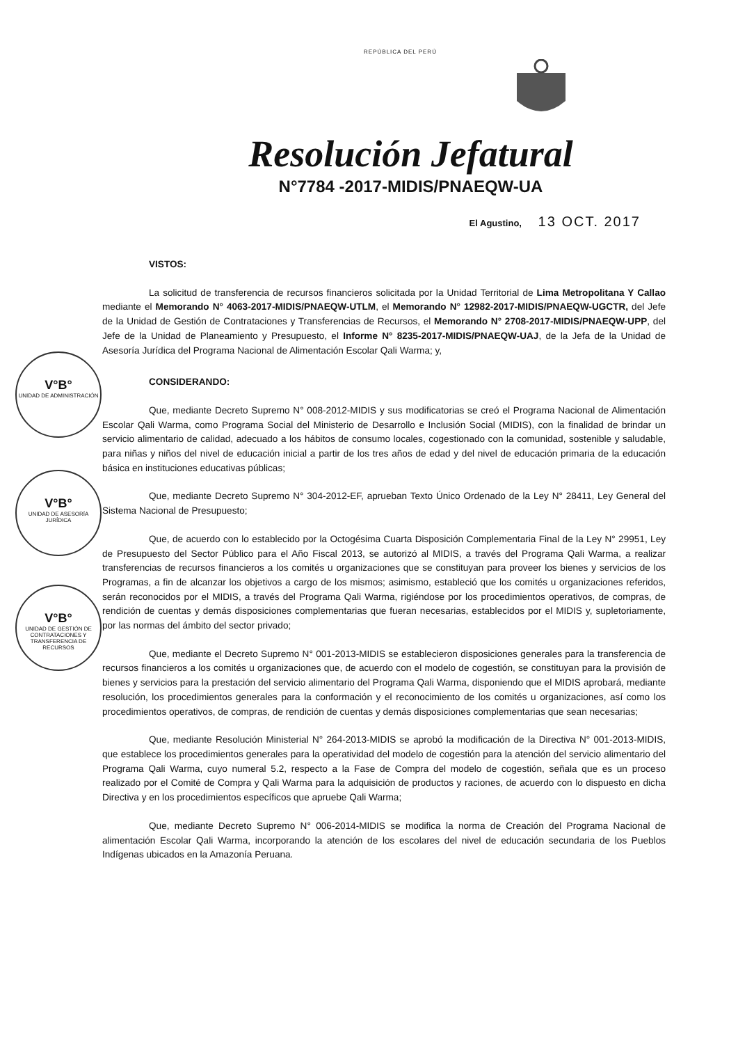V°B°
UNIDAD DE ADMINISTRACIÓN
V°B°
UNIDAD DE ASESORÍA JURÍDICA
V°B°
UNIDAD DE GESTIÓN DE CONTRATACIONES Y TRANSFERENCIA DE RECURSOS
REPÚBLICA DEL PERÚ
Resolución Jefatural
N°7784 -2017-MIDIS/PNAEQW-UA
El Agustino, 13 OCT. 2017
VISTOS:
La solicitud de transferencia de recursos financieros solicitada por la Unidad Territorial de Lima Metropolitana Y Callao mediante el Memorando N° 4063-2017-MIDIS/PNAEQW-UTLM, el Memorando N° 12982-2017-MIDIS/PNAEQW-UGCTR, del Jefe de la Unidad de Gestión de Contrataciones y Transferencias de Recursos, el Memorando N° 2708-2017-MIDIS/PNAEQW-UPP, del Jefe de la Unidad de Planeamiento y Presupuesto, el Informe N° 8235-2017-MIDIS/PNAEQW-UAJ, de la Jefa de la Unidad de Asesoría Jurídica del Programa Nacional de Alimentación Escolar Qali Warma; y,
CONSIDERANDO:
Que, mediante Decreto Supremo N° 008-2012-MIDIS y sus modificatorias se creó el Programa Nacional de Alimentación Escolar Qali Warma, como Programa Social del Ministerio de Desarrollo e Inclusión Social (MIDIS), con la finalidad de brindar un servicio alimentario de calidad, adecuado a los hábitos de consumo locales, cogestionado con la comunidad, sostenible y saludable, para niñas y niños del nivel de educación inicial a partir de los tres años de edad y del nivel de educación primaria de la educación básica en instituciones educativas públicas;
Que, mediante Decreto Supremo N° 304-2012-EF, aprueban Texto Único Ordenado de la Ley N° 28411, Ley General del Sistema Nacional de Presupuesto;
Que, de acuerdo con lo establecido por la Octogésima Cuarta Disposición Complementaria Final de la Ley N° 29951, Ley de Presupuesto del Sector Público para el Año Fiscal 2013, se autorizó al MIDIS, a través del Programa Qali Warma, a realizar transferencias de recursos financieros a los comités u organizaciones que se constituyan para proveer los bienes y servicios de los Programas, a fin de alcanzar los objetivos a cargo de los mismos; asimismo, estableció que los comités u organizaciones referidos, serán reconocidos por el MIDIS, a través del Programa Qali Warma, rigiéndose por los procedimientos operativos, de compras, de rendición de cuentas y demás disposiciones complementarias que fueran necesarias, establecidos por el MIDIS y, supletoriamente, por las normas del ámbito del sector privado;
Que, mediante el Decreto Supremo N° 001-2013-MIDIS se establecieron disposiciones generales para la transferencia de recursos financieros a los comités u organizaciones que, de acuerdo con el modelo de cogestión, se constituyan para la provisión de bienes y servicios para la prestación del servicio alimentario del Programa Qali Warma, disponiendo que el MIDIS aprobará, mediante resolución, los procedimientos generales para la conformación y el reconocimiento de los comités u organizaciones, así como los procedimientos operativos, de compras, de rendición de cuentas y demás disposiciones complementarias que sean necesarias;
Que, mediante Resolución Ministerial N° 264-2013-MIDIS se aprobó la modificación de la Directiva N° 001-2013-MIDIS, que establece los procedimientos generales para la operatividad del modelo de cogestión para la atención del servicio alimentario del Programa Qali Warma, cuyo numeral 5.2, respecto a la Fase de Compra del modelo de cogestión, señala que es un proceso realizado por el Comité de Compra y Qali Warma para la adquisición de productos y raciones, de acuerdo con lo dispuesto en dicha Directiva y en los procedimientos específicos que apruebe Qali Warma;
Que, mediante Decreto Supremo N° 006-2014-MIDIS se modifica la norma de Creación del Programa Nacional de alimentación Escolar Qali Warma, incorporando la atención de los escolares del nivel de educación secundaria de los Pueblos Indígenas ubicados en la Amazonía Peruana.